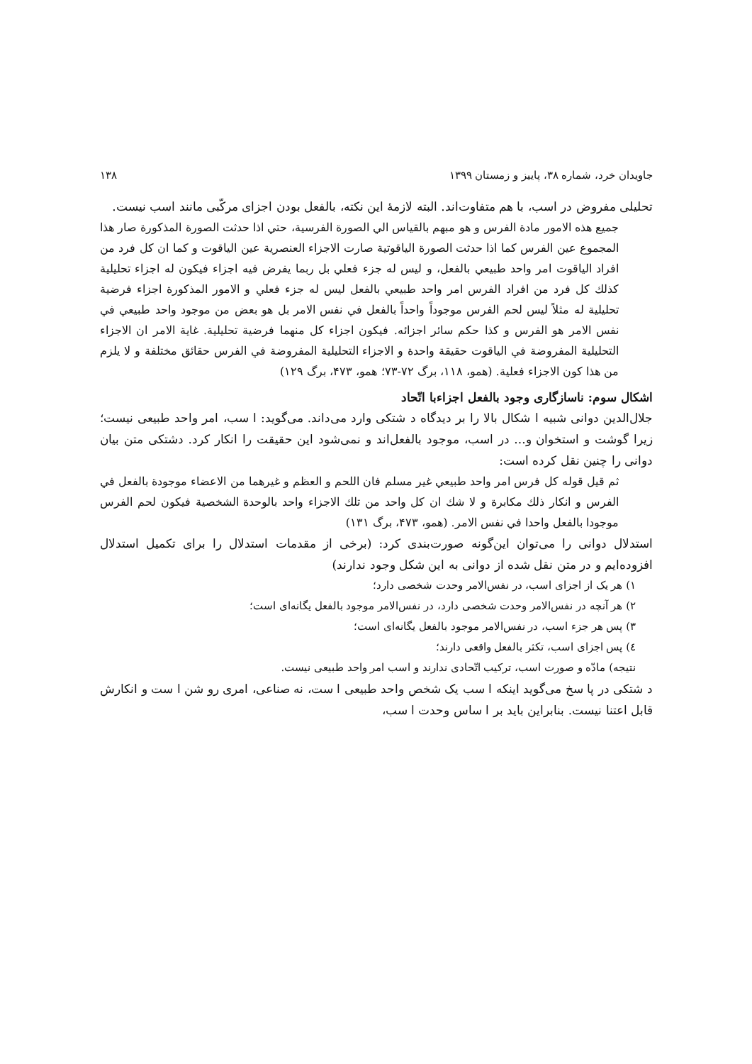جاویدان خرد، شماره ۳۸، پاییز و زمستان ۱۳۹۹ ۱۳۸
تحلیلی مفروض در اسب، با هم متفاوت‌اند. البته لازمهٔ این نکته، بالفعل بودن اجزای مرکّبی مانند اسب نیست.
جميع هذه الامور مادة الفرس و هو مبهم بالقياس الي الصورة الفرسية، حتي اذا حدثت الصورة المذكورة صار هذا المجموع عين الفرس كما اذا حدثت الصورة الياقوتية صارت الاجزاء العنصرية عين الياقوت و كما ان كل فرد من افراد الياقوت امر واحد طبيعي بالفعل، و ليس له جزء فعلي بل ربما يفرض فيه اجزاء فيكون له اجزاء تحليلية كذلك كل فرد من افراد الفرس امر واحد طبيعي بالفعل ليس له جزء فعلي و الامور المذكورة اجزاء فرضية تحليلية له مثلاً ليس لحم الفرس موجوداً واحداً بالفعل في نفس الامر بل هو بعض من موجود واحد طبيعي في نفس الامر هو الفرس و كذا حكم سائر اجزائه. فيكون اجزاء كل منهما فرضية تحليلية. غاية الامر ان الاجزاء التحليلية المفروضة في الياقوت حقيقة واحدة و الاجزاء التحليلية المفروضة في الفرس حقائق مختلفة و لا يلزم من هذا كون الاجزاء فعلية. (همو، ۱۱۸، برگ ۷۲-۷۳؛ همو، ۴۷۳، برگ ۱۲۹)
اشکال سوم: ناسازگاری وجود بالفعل اجزاءبا اتّحاد
جلال‌الدین دوانی شبیه ا شکال بالا را بر دیدگاه د شتکی وارد می‌داند. می‌گوید: ا سب، امر واحد طبیعی نیست؛ زیرا گوشت و استخوان و... در اسب، موجود بالفعل‌اند و نمی‌شود این حقیقت را انکار کرد. دشتکی متن بیان دوانی را چنین نقل کرده است:
ثم قيل قوله كل فرس امر واحد طبيعي غير مسلم فان اللحم و العظم و غيرهما من الاعضاء موجودة بالفعل في الفرس و انكار ذلك مكابرة و لا شك ان كل واحد من تلك الاجزاء واحد بالوحدة الشخصية فيكون لحم الفرس موجودا بالفعل واحدا في نفس الامر. (همو، ۴۷۳، برگ ۱۳۱)
استدلال دوانی را می‌توان این‌گونه صورت‌بندی کرد: (برخی از مقدمات استدلال را برای تکمیل استدلال افزوده‌ایم و در متن نقل شده از دوانی به این شکل وجود ندارند)
۱) هر یک از اجزای اسب، در نفس‌الامر وحدت شخصی دارد؛
۲) هر آنچه در نفس‌الامر وحدت شخصی دارد، در نفس‌الامر موجود بالفعل یگانه‌ای است؛
۳) پس هر جزء اسب، در نفس‌الامر موجود بالفعل یگانه‌ای است؛
٤) پس اجزای اسب، تکثر بالفعل واقعی دارند؛
نتیجه) مادّه و صورت اسب، ترکیب اتّحادی ندارند و اسب امر واحد طبیعی نیست.
د شتکی در پا سخ می‌گوید اینکه ا سب یک شخص واحد طبیعی ا ست، نه صناعی، امری رو شن ا ست و انکارش قابل اعتنا نیست. بنابراین باید بر ا ساس وحدت ا سب،